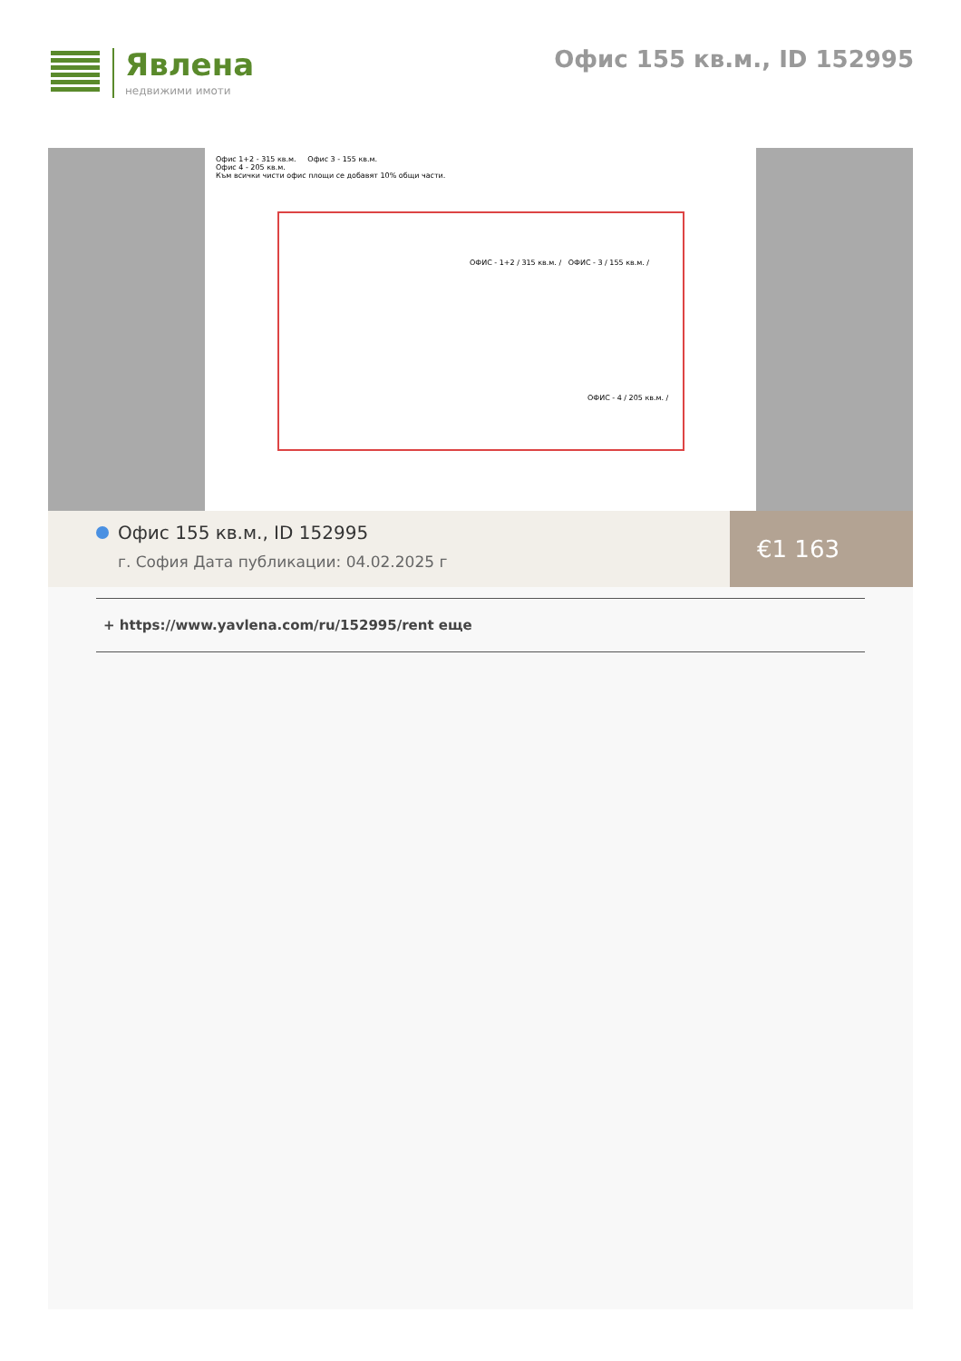Явлена
недвижими имоти
Офис 155 кв.м., ID 152995
Офис 1+2 - 315 кв.м. Офис 3 - 155 кв.м.
Офис 4 - 205 кв.м.
Към всички чисти офис площи се добавят 10% общи части.
ОФИС - 1+2 / 315 кв.м. / ОФИС - 3 / 155 кв.м. /
ОФИС - 4 / 205 кв.м. /
Офис 155 кв.м., ID 152995
г. София Дата публикации: 04.02.2025 г
€1 163
+ https://www.yavlena.com/ru/152995/rent еще